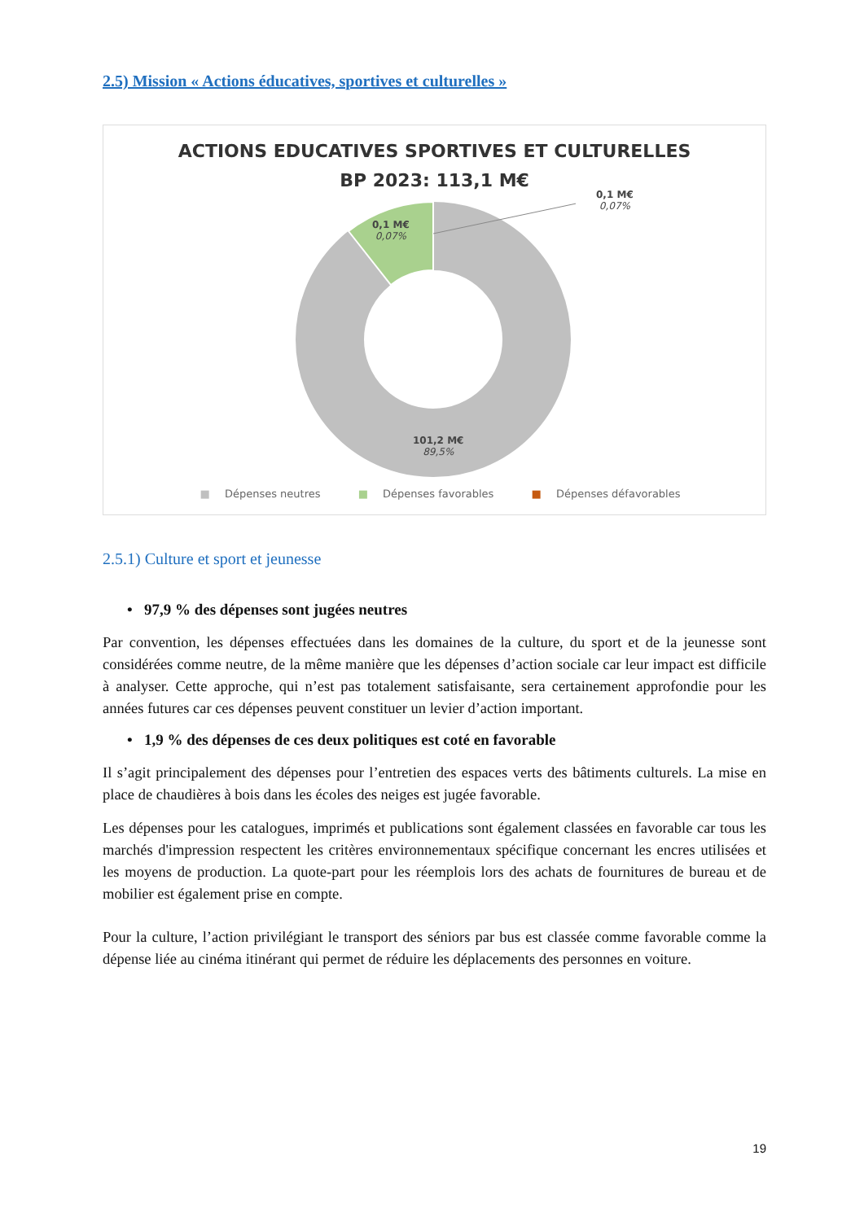2.5) Mission « Actions éducatives, sportives et culturelles »
ACTIONS EDUCATIVES SPORTIVES ET CULTURELLES
BP 2023: 113,1 M€
0,1 M€
0,07%
0,1 M€
0,07%
101,2 M€
89,5%
■ Dépenses neutres ■ Dépenses favorables ■ Dépenses défavorables
2.5.1) Culture et sport et jeunesse
• 97,9 % des dépenses sont jugées neutres
Par convention, les dépenses effectuées dans les domaines de la culture, du sport et de la jeunesse sont considérées comme neutre, de la même manière que les dépenses d’action sociale car leur impact est difficile à analyser. Cette approche, qui n’est pas totalement satisfaisante, sera certainement approfondie pour les années futures car ces dépenses peuvent constituer un levier d’action important.
• 1,9 % des dépenses de ces deux politiques est coté en favorable
Il s’agit principalement des dépenses pour l’entretien des espaces verts des bâtiments culturels. La mise en place de chaudières à bois dans les écoles des neiges est jugée favorable.
Les dépenses pour les catalogues, imprimés et publications sont également classées en favorable car tous les marchés d'impression respectent les critères environnementaux spécifique concernant les encres utilisées et les moyens de production. La quote-part pour les réemplois lors des achats de fournitures de bureau et de mobilier est également prise en compte.
Pour la culture, l’action privilégiant le transport des séniors par bus est classée comme favorable comme la dépense liée au cinéma itinérant qui permet de réduire les déplacements des personnes en voiture.
19